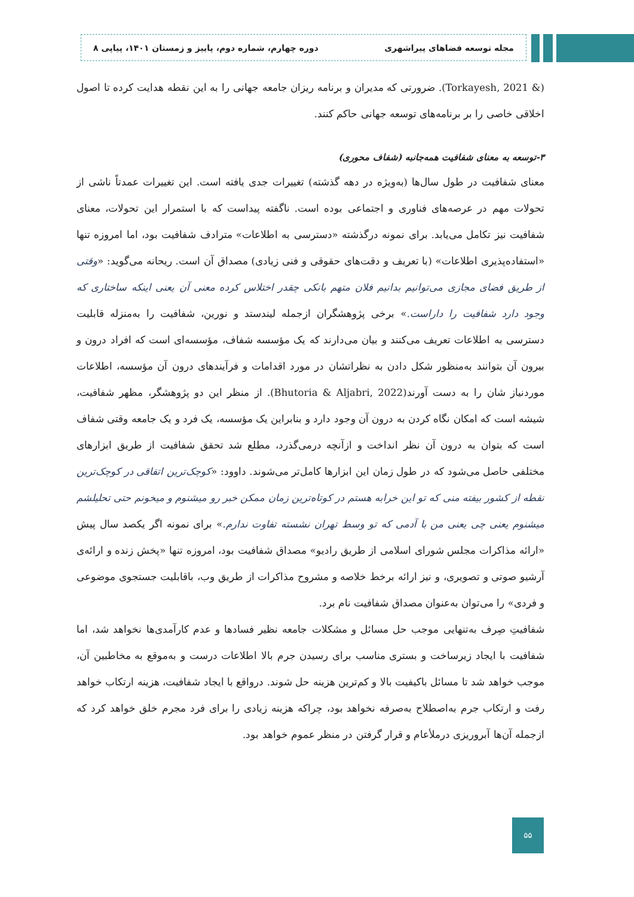مجله توسعه فضاهای پیراشهری دوره چهارم، شماره دوم، پاییز و زمستان ۱۴۰۱، پیاپی ۸
(& Torkayesh, 2021). ضرورتی که مدیران و برنامه ریزان جامعه جهانی را به این نقطه هدایت کرده تا اصول اخلاقی خاصی را بر برنامه‌های توسعه جهانی حاکم کنند.
۳-توسعه به معنای شفافیت همه‌جانبه (شفاف محوری)
معنای شفافیت در طول سال‌ها (به‌ویژه در دهه گذشته) تغییرات جدی یافته است. این تغییرات عمدتاً ناشی از تحولات مهم در عرصه‌های فناوری و اجتماعی بوده است. ناگفته پیداست که با استمرار این تحولات، معنای شفافیت نیز تکامل می‌یابد. برای نمونه درگذشته «دسترسی به اطلاعات» مترادف شفافیت بود، اما امروزه تنها «استفاده‌پذیری اطلاعات» (با تعریف و دقت‌های حقوقی و فنی زیادی) مصداق آن است. ریحانه می‌گوید: «وقتی از طریق فضای مجازی می‌توانیم بدانیم فلان متهم بانکی چقدر اختلاس کرده معنی آن یعنی اینکه ساختاری که وجود دارد شفافیت را داراست.» برخی پژوهشگران ازجمله لیندستد و نورین، شفافیت را به‌منزله قابلیت دسترسی به اطلاعات تعریف می‌کنند و بیان می‌دارند که یک مؤسسه شفاف، مؤسسه‌ای است که افراد درون و بیرون آن بتوانند به‌منظور شکل دادن به نظراتشان در مورد اقدامات و فرآیندهای درون آن مؤسسه، اطلاعات موردنیاز شان را به دست آورند(Bhutoria & Aljabri, 2022). از منظر این دو پژوهشگر، مظهر شفافیت، شیشه است که امکان نگاه کردن به درون آن وجود دارد و بنابراین یک مؤسسه، یک فرد و یک جامعه وقتی شفاف است که بتوان به درون آن نظر انداخت و ازآنچه درمی‌گذرد، مطلع شد تحقق شفافیت از طریق ابزارهای مختلفی حاصل می‌شود که در طول زمان این ابزارها کامل‌تر می‌شوند. داوود: «کوچک‌ترین اتفاقی در کوچک‌ترین نقطه از کشور بیفته منی که تو این خرابه هستم در کوتاه‌ترین زمان ممکن خبر رو میشنوم و میخونم حتی تحلیلشم میشنوم یعنی چی یعنی من با آدمی که تو وسط تهران نشسته تفاوت ندارم.» برای نمونه اگر یکصد سال پیش «ارائه مذاکرات مجلس شورای اسلامی از طریق رادیو» مصداق شفافیت بود، امروزه تنها «پخش زنده و ارائه‌ی آرشیو صوتی و تصویری، و نیز ارائه برخط خلاصه و مشروح مذاکرات از طریق وب، باقابلیت جستجوی موضوعی و فردی» را می‌توان به‌عنوان مصداق شفافیت نام برد.
شفافیتِ صِرف به‌تنهایی موجب حل مسائل و مشکلات جامعه نظیر فسادها و عدم کارآمدی‌ها نخواهد شد، اما شفافیت با ایجاد زیرساخت و بستری مناسب برای رسیدن جرم بالا اطلاعات درست و به‌موقع به مخاطبین آن، موجب خواهد شد تا مسائل باکیفیت بالا و کم‌ترین هزینه حل شوند. درواقع با ایجاد شفافیت، هزینه ارتکاب خواهد رفت و ارتکاب جرم به‌اصطلاح به‌صرفه نخواهد بود، چراکه هزینه زیادی را برای فرد مجرم خلق خواهد کرد که ازجمله آن‌ها آبروریزی درملأعام و قرار گرفتن در منظر عموم خواهد بود.
۵۵